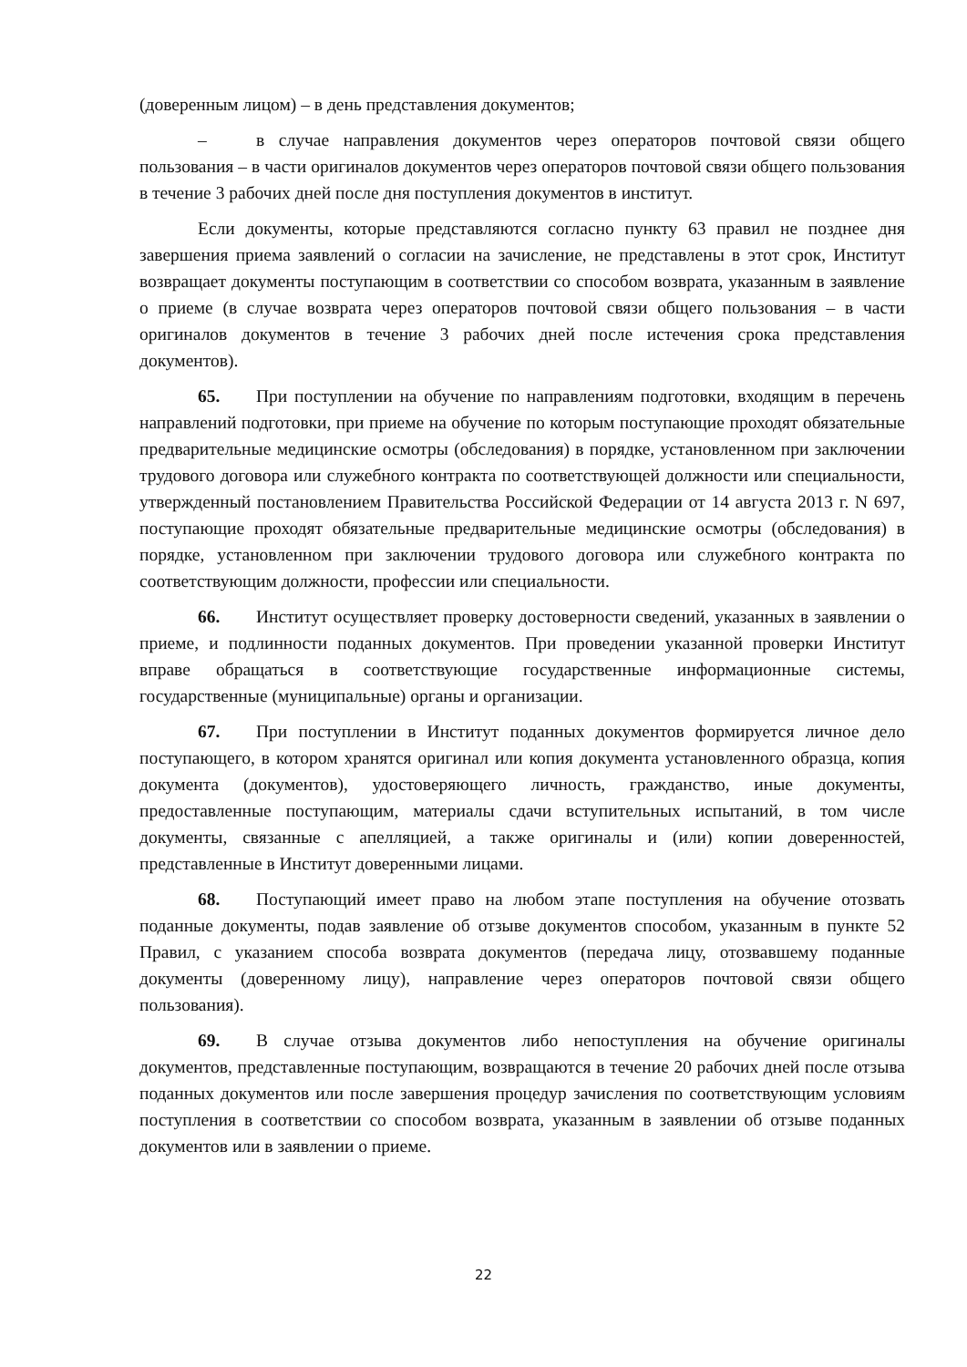(доверенным лицом) – в день представления документов;
– в случае направления документов через операторов почтовой связи общего пользования – в части оригиналов документов через операторов почтовой связи общего пользования в течение 3 рабочих дней после дня поступления документов в институт.
Если документы, которые представляются согласно пункту 63 правил не позднее дня завершения приема заявлений о согласии на зачисление, не представлены в этот срок, Институт возвращает документы поступающим в соответствии со способом возврата, указанным в заявление о приеме (в случае возврата через операторов почтовой связи общего пользования – в части оригиналов документов в течение 3 рабочих дней после истечения срока представления документов).
65. При поступлении на обучение по направлениям подготовки, входящим в перечень направлений подготовки, при приеме на обучение по которым поступающие проходят обязательные предварительные медицинские осмотры (обследования) в порядке, установленном при заключении трудового договора или служебного контракта по соответствующей должности или специальности, утвержденный постановлением Правительства Российской Федерации от 14 августа 2013 г. N 697, поступающие проходят обязательные предварительные медицинские осмотры (обследования) в порядке, установленном при заключении трудового договора или служебного контракта по соответствующим должности, профессии или специальности.
66. Институт осуществляет проверку достоверности сведений, указанных в заявлении о приеме, и подлинности поданных документов. При проведении указанной проверки Институт вправе обращаться в соответствующие государственные информационные системы, государственные (муниципальные) органы и организации.
67. При поступлении в Институт поданных документов формируется личное дело поступающего, в котором хранятся оригинал или копия документа установленного образца, копия документа (документов), удостоверяющего личность, гражданство, иные документы, предоставленные поступающим, материалы сдачи вступительных испытаний, в том числе документы, связанные с апелляцией, а также оригиналы и (или) копии доверенностей, представленные в Институт доверенными лицами.
68. Поступающий имеет право на любом этапе поступления на обучение отозвать поданные документы, подав заявление об отзыве документов способом, указанным в пункте 52 Правил, с указанием способа возврата документов (передача лицу, отозвавшему поданные документы (доверенному лицу), направление через операторов почтовой связи общего пользования).
69. В случае отзыва документов либо непоступления на обучение оригиналы документов, представленные поступающим, возвращаются в течение 20 рабочих дней после отзыва поданных документов или после завершения процедур зачисления по соответствующим условиям поступления в соответствии со способом возврата, указанным в заявлении об отзыве поданных документов или в заявлении о приеме.
22